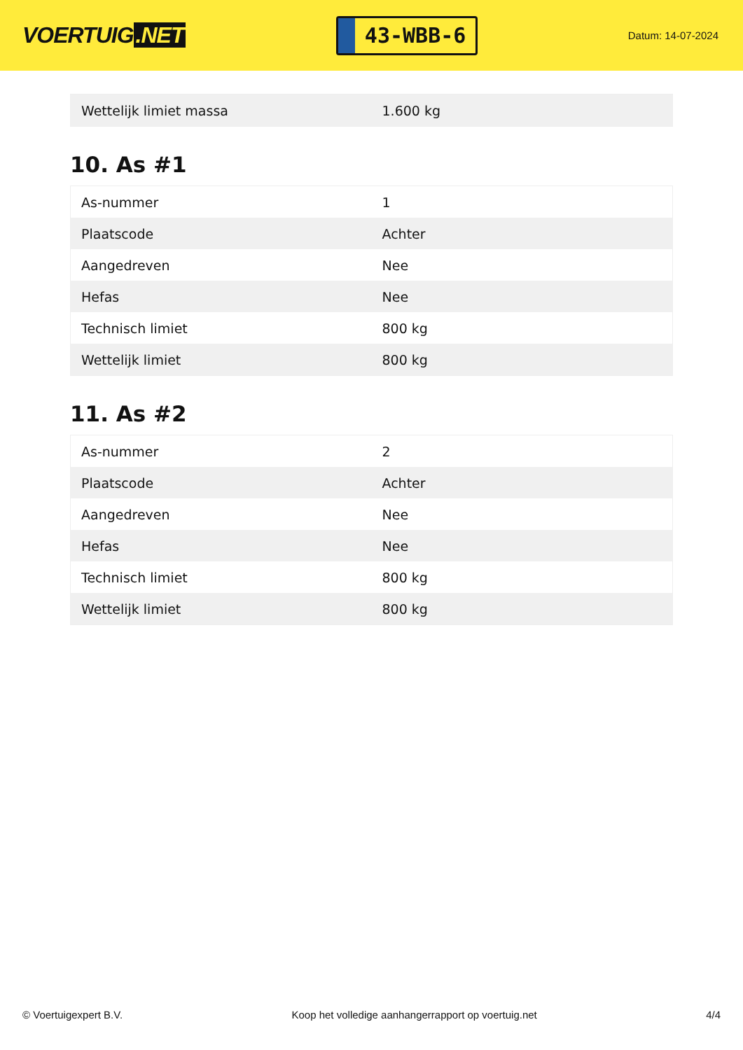VOERTUIG.NET
43-WBB-6
Datum: 14-07-2024
| Wettelijk limiet massa | 1.600 kg |
10. As #1
| As-nummer | 1 |
| Plaatscode | Achter |
| Aangedreven | Nee |
| Hefas | Nee |
| Technisch limiet | 800 kg |
| Wettelijk limiet | 800 kg |
11. As #2
| As-nummer | 2 |
| Plaatscode | Achter |
| Aangedreven | Nee |
| Hefas | Nee |
| Technisch limiet | 800 kg |
| Wettelijk limiet | 800 kg |
© Voertuigexpert B.V. Koop het volledige aanhangerrapport op voertuig.net 4/4